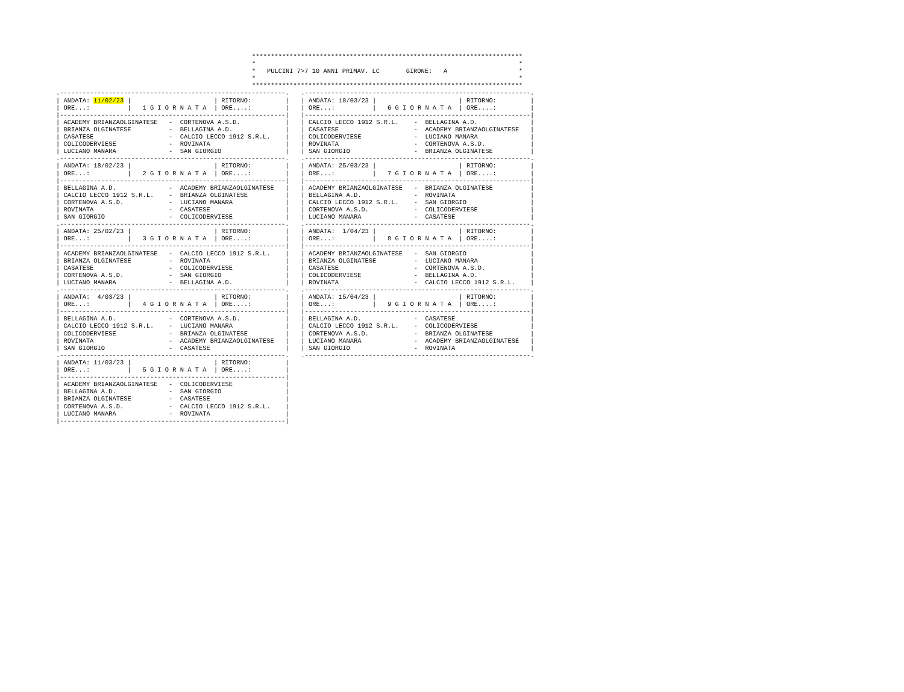************************************************************************
*                                                                      *
*   PULCINI 7>7 10 ANNI PRIMAV. LC       GIRONE:   A                   *
*                                                                      *
************************************************************************
.------------------------------------------------------------.
| ANDATA: 11/02/23 |                      | RITORNO:         |
| ORE...:          |   1 G I O R N A T A  | ORE....:         |
|------------------------------------------------------------|
| ACADEMY BRIANZAOLGINATESE   -  CORTENOVA A.S.D.            |
| BRIANZA OLGINATESE          -  BELLAGINA A.D.              |
| CASATESE                    -  CALCIO LECCO 1912 S.R.L.    |
| COLICODERVIESE              -  ROVINATA                    |
| LUCIANO MANARA              -  SAN GIORGIO                 |
.------------------------------------------------------------.
| ANDATA: 18/02/23 |                      | RITORNO:         |
| ORE...:          |   2 G I O R N A T A  | ORE....:         |
|------------------------------------------------------------|
| BELLAGINA A.D.              -  ACADEMY BRIANZAOLGINATESE   |
| CALCIO LECCO 1912 S.R.L.    -  BRIANZA OLGINATESE          |
| CORTENOVA A.S.D.            -  LUCIANO MANARA              |
| ROVINATA                    -  CASATESE                    |
| SAN GIORGIO                 -  COLICODERVIESE              |
.------------------------------------------------------------.
| ANDATA: 25/02/23 |                      | RITORNO:         |
| ORE...:          |   3 G I O R N A T A  | ORE....:         |
|------------------------------------------------------------|
| ACADEMY BRIANZAOLGINATESE   -  CALCIO LECCO 1912 S.R.L.    |
| BRIANZA OLGINATESE          -  ROVINATA                    |
| CASATESE                    -  COLICODERVIESE              |
| CORTENOVA A.S.D.            -  SAN GIORGIO                 |
| LUCIANO MANARA              -  BELLAGINA A.D.              |
.------------------------------------------------------------.
| ANDATA:  4/03/23 |                      | RITORNO:         |
| ORE...:          |   4 G I O R N A T A  | ORE....:         |
|------------------------------------------------------------|
| BELLAGINA A.D.              -  CORTENOVA A.S.D.            |
| CALCIO LECCO 1912 S.R.L.    -  LUCIANO MANARA              |
| COLICODERVIESE              -  BRIANZA OLGINATESE          |
| ROVINATA                    -  ACADEMY BRIANZAOLGINATESE   |
| SAN GIORGIO                 -  CASATESE                    |
.------------------------------------------------------------.
| ANDATA: 11/03/23 |                      | RITORNO:         |
| ORE...:          |   5 G I O R N A T A  | ORE....:         |
|------------------------------------------------------------|
| ACADEMY BRIANZAOLGINATESE   -  COLICODERVIESE              |
| BELLAGINA A.D.              -  SAN GIORGIO                 |
| BRIANZA OLGINATESE          -  CASATESE                    |
| CORTENOVA A.S.D.            -  CALCIO LECCO 1912 S.R.L.    |
| LUCIANO MANARA              -  ROVINATA                    |
|------------------------------------------------------------|
.------------------------------------------------------------.
| ANDATA: 18/03/23 |                      | RITORNO:         |
| ORE...:          |   6 G I O R N A T A  | ORE....:         |
|------------------------------------------------------------|
| CALCIO LECCO 1912 S.R.L.    -  BELLAGINA A.D.              |
| CASATESE                    -  ACADEMY BRIANZAOLGINATESE   |
| COLICODERVIESE              -  LUCIANO MANARA              |
| ROVINATA                    -  CORTENOVA A.S.D.            |
| SAN GIORGIO                 -  BRIANZA OLGINATESE          |
.------------------------------------------------------------.
| ANDATA: 25/03/23 |                      | RITORNO:         |
| ORE...:          |   7 G I O R N A T A  | ORE....:         |
|------------------------------------------------------------|
| ACADEMY BRIANZAOLGINATESE   -  BRIANZA OLGINATESE          |
| BELLAGINA A.D.              -  ROVINATA                    |
| CALCIO LECCO 1912 S.R.L.    -  SAN GIORGIO                 |
| CORTENOVA A.S.D.            -  COLICODERVIESE              |
| LUCIANO MANARA              -  CASATESE                    |
.------------------------------------------------------------.
| ANDATA:  1/04/23 |                      | RITORNO:         |
| ORE...:          |   8 G I O R N A T A  | ORE....:         |
|------------------------------------------------------------|
| ACADEMY BRIANZAOLGINATESE   -  SAN GIORGIO                 |
| BRIANZA OLGINATESE          -  LUCIANO MANARA              |
| CASATESE                    -  CORTENOVA A.S.D.            |
| COLICODERVIESE              -  BELLAGINA A.D.              |
| ROVINATA                    -  CALCIO LECCO 1912 S.R.L.    |
.------------------------------------------------------------.
| ANDATA: 15/04/23 |                      | RITORNO:         |
| ORE...:          |   9 G I O R N A T A  | ORE....:         |
|------------------------------------------------------------|
| BELLAGINA A.D.              -  CASATESE                    |
| CALCIO LECCO 1912 S.R.L.    -  COLICODERVIESE              |
| CORTENOVA A.S.D.            -  BRIANZA OLGINATESE          |
| LUCIANO MANARA              -  ACADEMY BRIANZAOLGINATESE   |
| SAN GIORGIO                 -  ROVINATA                    |
.------------------------------------------------------------.